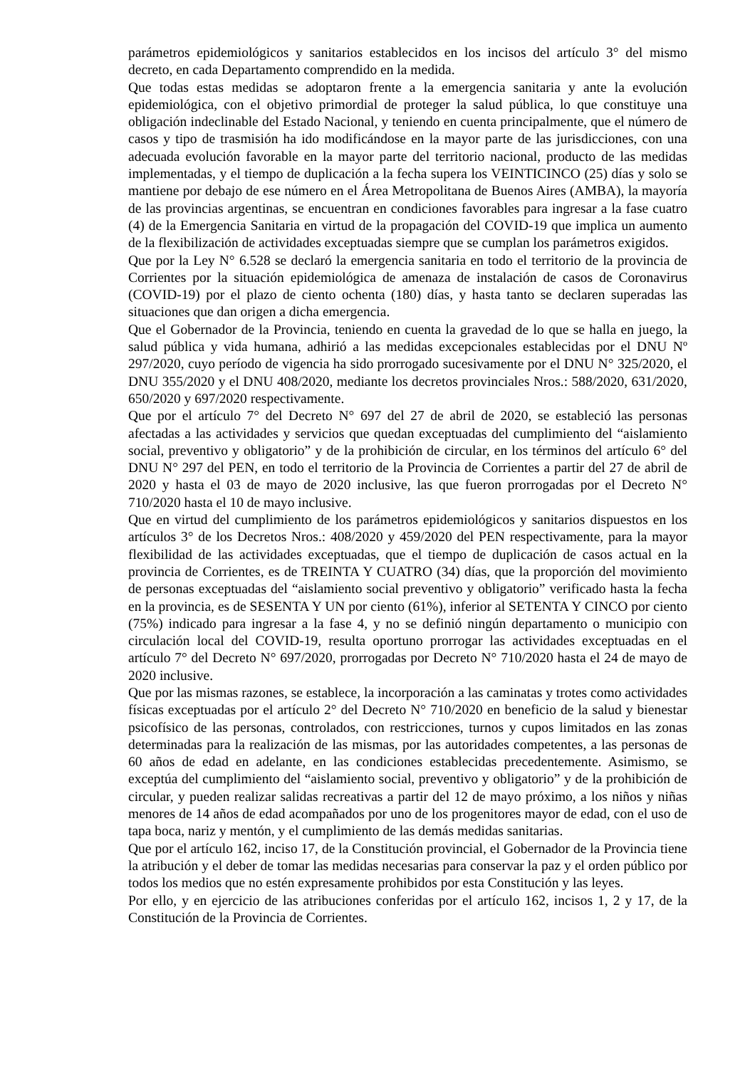parámetros epidemiológicos y sanitarios establecidos en los incisos del artículo 3° del mismo decreto, en cada Departamento comprendido en la medida.
Que todas estas medidas se adoptaron frente a la emergencia sanitaria y ante la evolución epidemiológica, con el objetivo primordial de proteger la salud pública, lo que constituye una obligación indeclinable del Estado Nacional, y teniendo en cuenta principalmente, que el número de casos y tipo de trasmisión ha ido modificándose en la mayor parte de las jurisdicciones, con una adecuada evolución favorable en la mayor parte del territorio nacional, producto de las medidas implementadas, y el tiempo de duplicación a la fecha supera los VEINTICINCO (25) días y solo se mantiene por debajo de ese número en el Área Metropolitana de Buenos Aires (AMBA), la mayoría de las provincias argentinas, se encuentran en condiciones favorables para ingresar a la fase cuatro (4) de la Emergencia Sanitaria en virtud de la propagación del COVID-19 que implica un aumento de la flexibilización de actividades exceptuadas siempre que se cumplan los parámetros exigidos.
Que por la Ley N° 6.528 se declaró la emergencia sanitaria en todo el territorio de la provincia de Corrientes por la situación epidemiológica de amenaza de instalación de casos de Coronavirus (COVID-19) por el plazo de ciento ochenta (180) días, y hasta tanto se declaren superadas las situaciones que dan origen a dicha emergencia.
Que el Gobernador de la Provincia, teniendo en cuenta la gravedad de lo que se halla en juego, la salud pública y vida humana, adhirió a las medidas excepcionales establecidas por el DNU Nº 297/2020, cuyo período de vigencia ha sido prorrogado sucesivamente por el DNU N° 325/2020, el DNU 355/2020 y el DNU 408/2020, mediante los decretos provinciales Nros.: 588/2020, 631/2020, 650/2020 y 697/2020 respectivamente.
Que por el artículo 7° del Decreto N° 697 del 27 de abril de 2020, se estableció las personas afectadas a las actividades y servicios que quedan exceptuadas del cumplimiento del “aislamiento social, preventivo y obligatorio” y de la prohibición de circular, en los términos del artículo 6° del DNU N° 297 del PEN, en todo el territorio de la Provincia de Corrientes a partir del 27 de abril de 2020 y hasta el 03 de mayo de 2020 inclusive, las que fueron prorrogadas por el Decreto N° 710/2020 hasta el 10 de mayo inclusive.
Que en virtud del cumplimiento de los parámetros epidemiológicos y sanitarios dispuestos en los artículos 3° de los Decretos Nros.: 408/2020 y 459/2020 del PEN respectivamente, para la mayor flexibilidad de las actividades exceptuadas, que el tiempo de duplicación de casos actual en la provincia de Corrientes, es de TREINTA Y CUATRO (34) días, que la proporción del movimiento de personas exceptuadas del “aislamiento social preventivo y obligatorio” verificado hasta la fecha en la provincia, es de SESENTA Y UN por ciento (61%), inferior al SETENTA Y CINCO por ciento (75%) indicado para ingresar a la fase 4, y no se definió ningún departamento o municipio con circulación local del COVID-19, resulta oportuno prorrogar las actividades exceptuadas en el artículo 7° del Decreto N° 697/2020, prorrogadas por Decreto N° 710/2020 hasta el 24 de mayo de 2020 inclusive.
Que por las mismas razones, se establece, la incorporación a las caminatas y trotes como actividades físicas exceptuadas por el artículo 2° del Decreto N° 710/2020 en beneficio de la salud y bienestar psicofísico de las personas, controlados, con restricciones, turnos y cupos limitados en las zonas determinadas para la realización de las mismas, por las autoridades competentes, a las personas de 60 años de edad en adelante, en las condiciones establecidas precedentemente. Asimismo, se exceptúa del cumplimiento del “aislamiento social, preventivo y obligatorio” y de la prohibición de circular, y pueden realizar salidas recreativas a partir del 12 de mayo próximo, a los niños y niñas menores de 14 años de edad acompañados por uno de los progenitores mayor de edad, con el uso de tapa boca, nariz y mentón, y el cumplimiento de las demás medidas sanitarias.
Que por el artículo 162, inciso 17, de la Constitución provincial, el Gobernador de la Provincia tiene la atribución y el deber de tomar las medidas necesarias para conservar la paz y el orden público por todos los medios que no estén expresamente prohibidos por esta Constitución y las leyes.
Por ello, y en ejercicio de las atribuciones conferidas por el artículo 162, incisos 1, 2 y 17, de la Constitución de la Provincia de Corrientes.